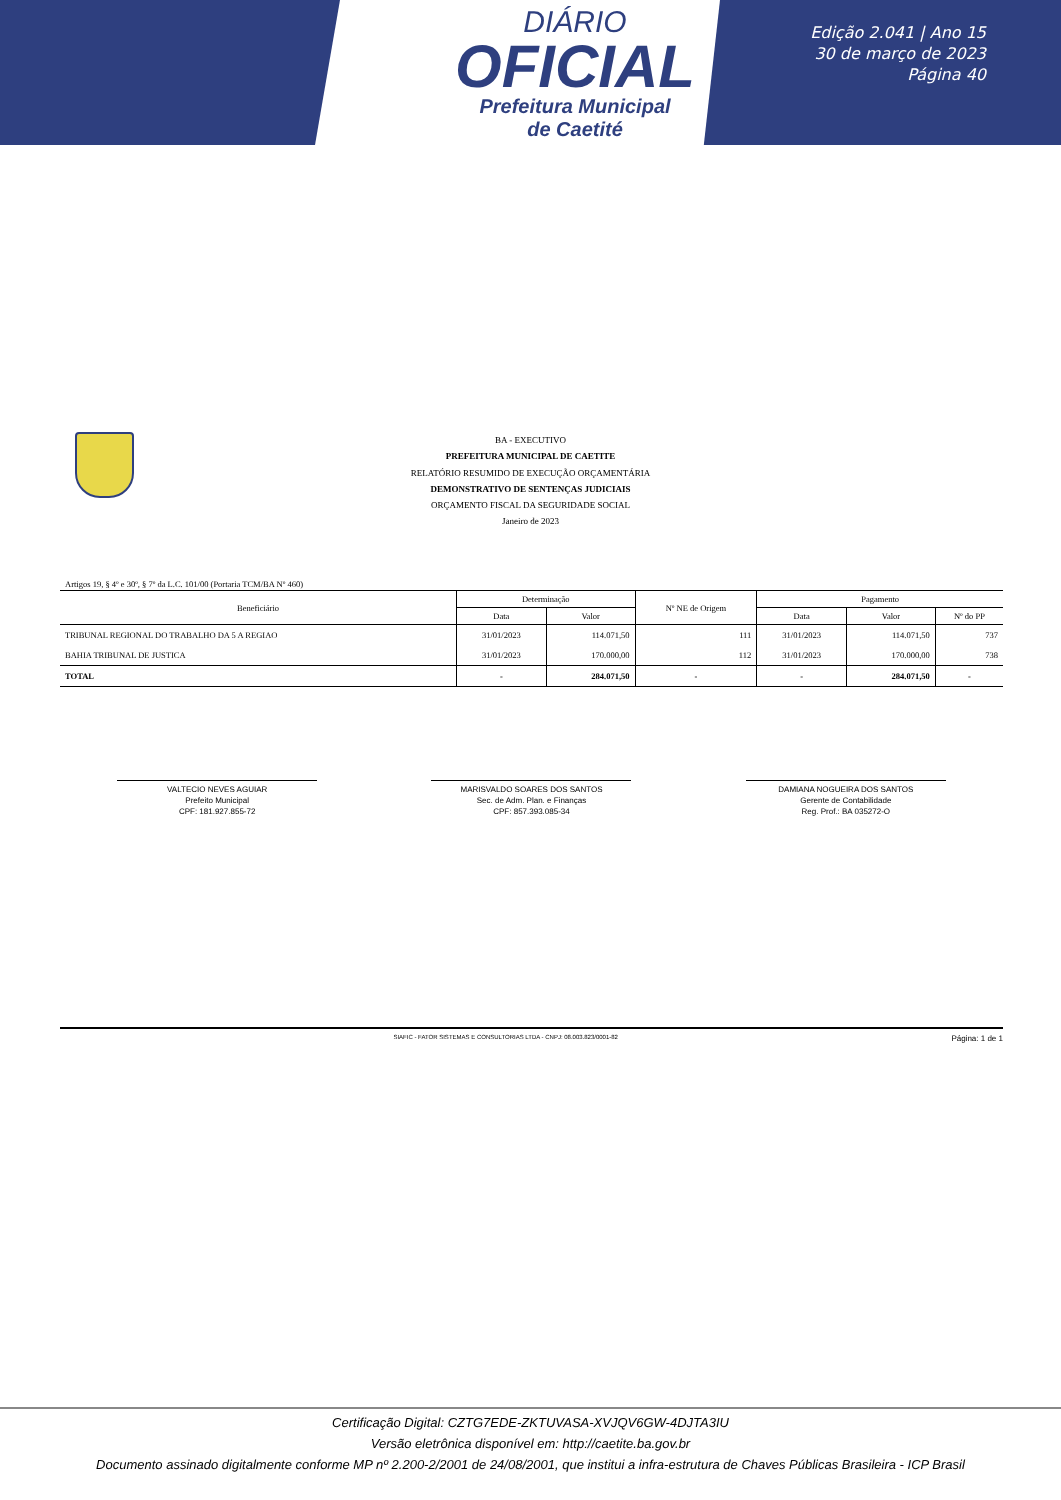DIÁRIO
OFICIAL
Prefeitura Municipal
de Caetité
Edição 2.041 | Ano 15
30 de março de 2023
Página 40
BA - EXECUTIVO
PREFEITURA MUNICIPAL DE CAETITE
RELATÓRIO RESUMIDO DE EXECUÇÃO ORÇAMENTÁRIA
DEMONSTRATIVO DE SENTENÇAS JUDICIAIS
ORÇAMENTO FISCAL DA SEGURIDADE SOCIAL
Janeiro de 2023
Artigos 19, § 4º e 30º, § 7º da L.C. 101/00 (Portaria TCM/BA Nº 460)
| Beneficiário | Determinação | | Nº NE de Origem | Pagamento | | |
| --- | --- | --- | --- | --- | --- | --- |
| | Data | Valor | | Data | Valor | Nº do PP |
| TRIBUNAL REGIONAL DO TRABALHO DA 5 A REGIAO | 31/01/2023 | 114.071,50 | 111 | 31/01/2023 | 114.071,50 | 737 |
| BAHIA TRIBUNAL DE JUSTICA | 31/01/2023 | 170.000,00 | 112 | 31/01/2023 | 170.000,00 | 738 |
| TOTAL | - | 284.071,50 | - | - | 284.071,50 | - |
VALTECIO NEVES AGUIAR
Prefeito Municipal
CPF: 181.927.855-72
MARISVALDO SOARES DOS SANTOS
Sec. de Adm. Plan. e Finanças
CPF: 857.393.085-34
DAMIANA NOGUEIRA DOS SANTOS
Gerente de Contabilidade
Reg. Prof.: BA 035272-O
SIAFIC - FATOR SISTEMAS E CONSULTORIAS LTDA - CNPJ: 08.003.823/0001-82 Página: 1 de 1
Certificação Digital: CZTG7EDE-ZKTUVASA-XVJQV6GW-4DJTA3IU
Versão eletrônica disponível em: http://caetite.ba.gov.br
Documento assinado digitalmente conforme MP nº 2.200-2/2001 de 24/08/2001, que institui a infra-estrutura de Chaves Públicas Brasileira - ICP Brasil